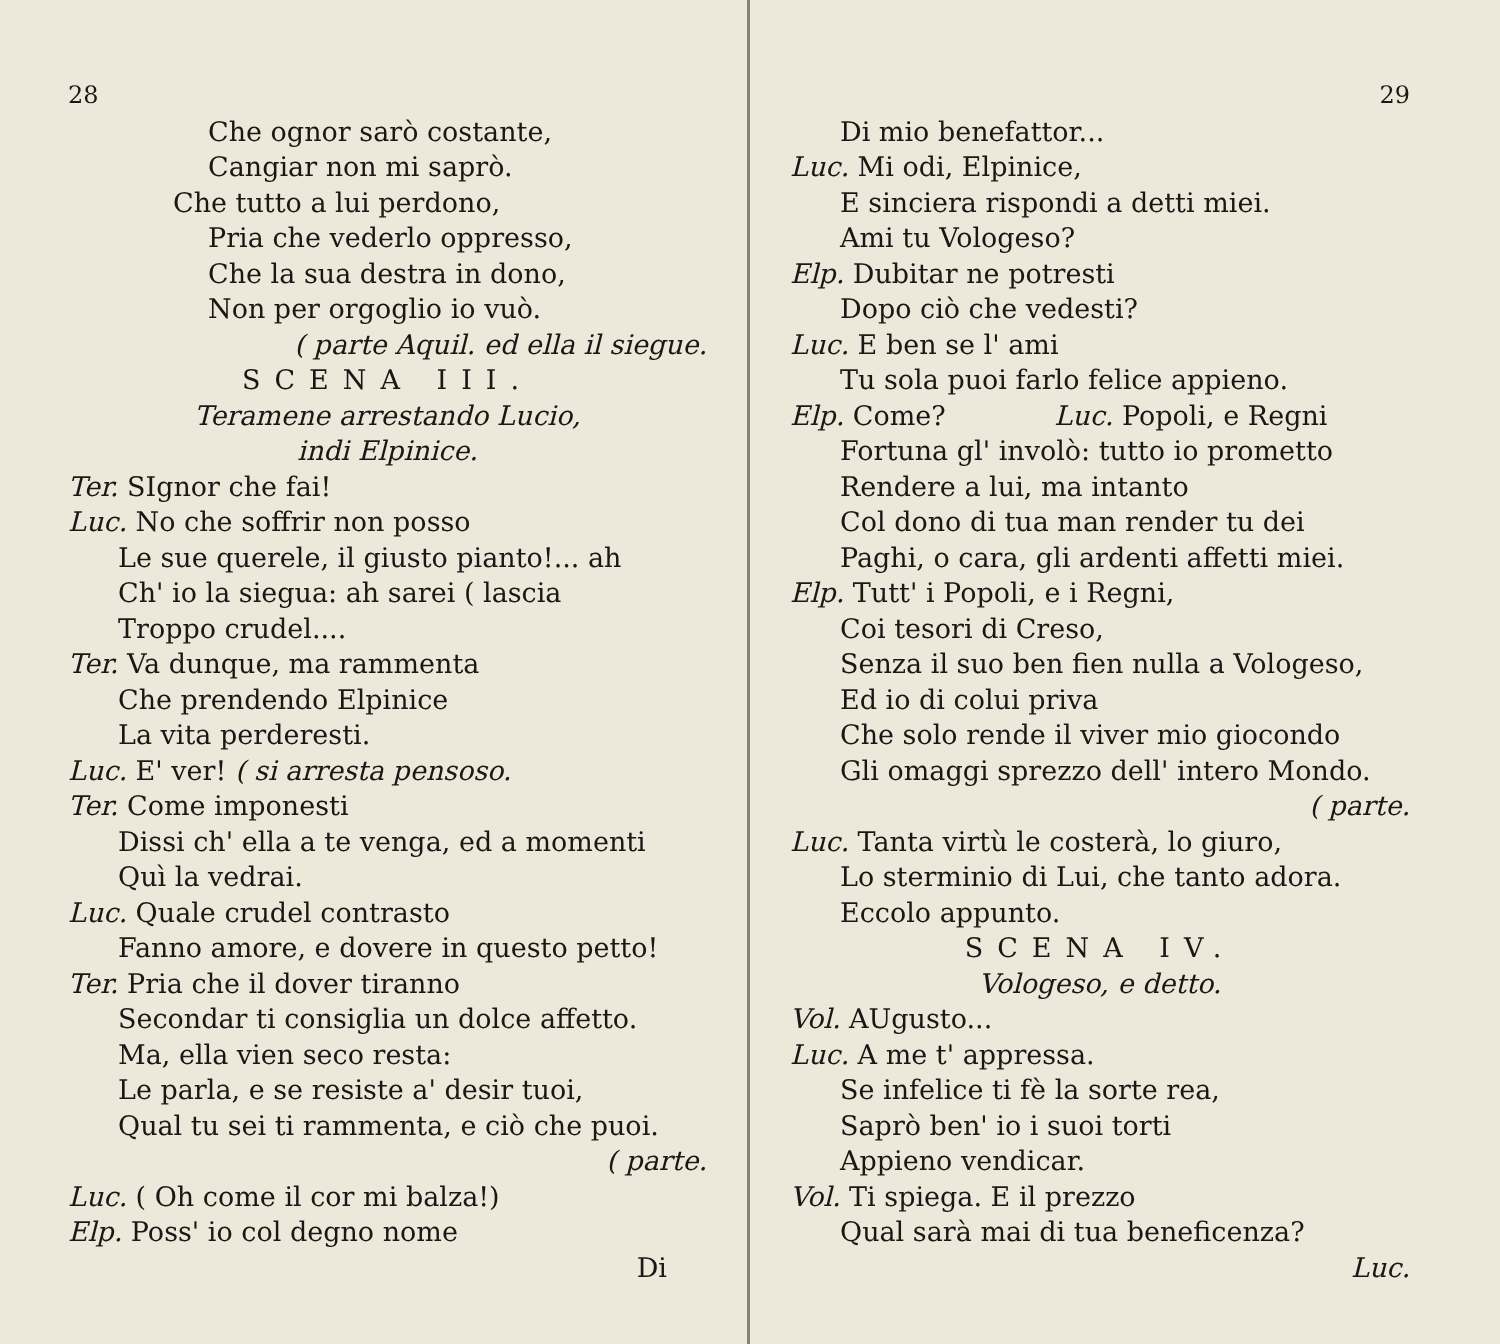28
Che ognor sarò costante,
Cangiar non mi saprò.
Che tutto a lui perdono,
Pria che vederlo oppresso,
Che la sua destra in dono,
Non per orgoglio io vuò.
( parte Aquil. ed ella il siegue.
SCENA III.
Teramene arrestando Lucio,
indi Elpinice.
Ter. SIgnor che fai!
Luc. No che soffrir non posso
Le sue querele, il giusto pianto!... ah
Ch' io la siegua: ah sarei ( lascia
Troppo crudel....
Ter. Va dunque, ma rammenta
Che prendendo Elpinice
La vita perderesti.
Luc. E' ver! ( si arresta pensoso.
Ter. Come imponesti
Dissi ch' ella a te venga, ed a momenti
Quì la vedrai.
Luc. Quale crudel contrasto
Fanno amore, e dovere in questo petto!
Ter. Pria che il dover tiranno
Secondar ti consiglia un dolce affetto.
Ma, ella vien seco resta:
Le parla, e se resiste a' desir tuoi,
Qual tu sei ti rammenta, e ciò che puoi.
( parte.
Luc. ( Oh come il cor mi balza!)
Elp. Poss' io col degno nome
Di
29
Di mio benefattor...
Luc. Mi odi, Elpinice,
E sinciera rispondi a detti miei.
Ami tu Vologeso?
Elp. Dubitar ne potresti
Dopo ciò che vedesti?
Luc. E ben se l' ami
Tu sola puoi farlo felice appieno.
Elp. Come? Luc. Popoli, e Regni
Fortuna gl' involò: tutto io prometto
Rendere a lui, ma intanto
Col dono di tua man render tu dei
Paghi, o cara, gli ardenti affetti miei.
Elp. Tutt' i Popoli, e i Regni,
Coi tesori di Creso,
Senza il suo ben fien nulla a Vologeso,
Ed io di colui priva
Che solo rende il viver mio giocondo
Gli omaggi sprezzo dell' intero Mondo.
( parte.
Luc. Tanta virtù le costerà, lo giuro,
Lo sterminio di Lui, che tanto adora.
Eccolo appunto.
SCENA IV.
Vologeso, e detto.
Vol. AUgusto...
Luc. A me t' appressa.
Se infelice ti fè la sorte rea,
Saprò ben' io i suoi torti
Appieno vendicar.
Vol. Ti spiega. E il prezzo
Qual sarà mai di tua beneficenza?
Luc.